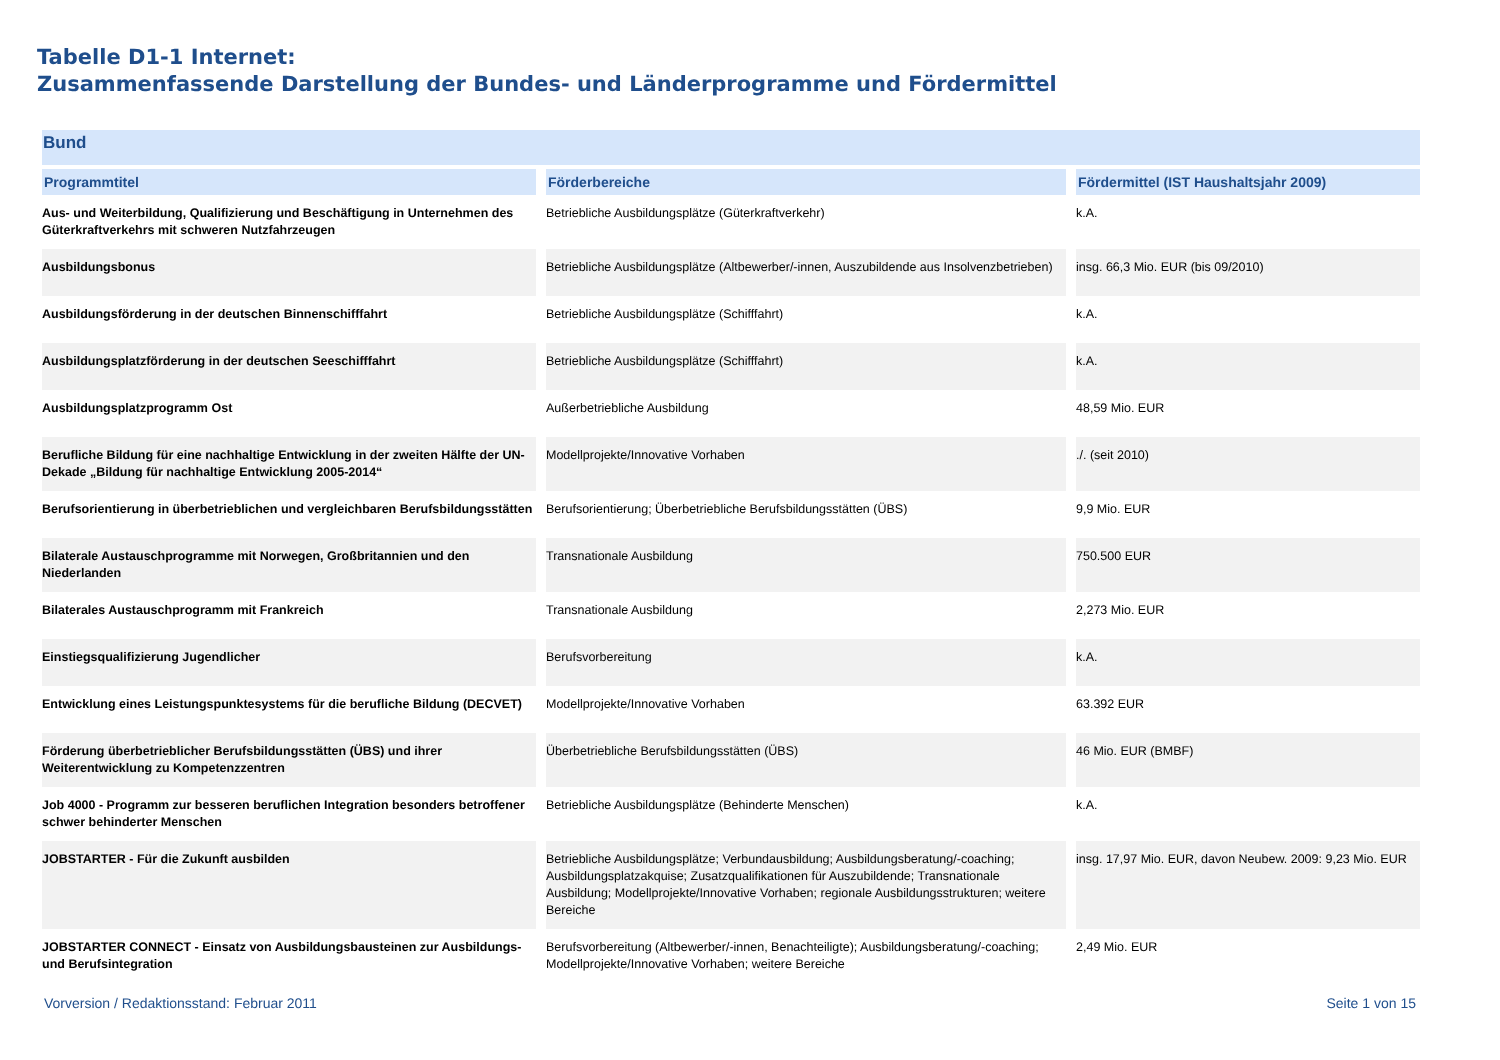Tabelle D1-1 Internet:
Zusammenfassende Darstellung der Bundes- und Länderprogramme und Fördermittel
| Bund | | |
| Programmtitel | Förderbereiche | Fördermittel (IST Haushaltsjahr 2009) |
| Aus- und Weiterbildung, Qualifizierung und Beschäftigung in Unternehmen des Güterkraftverkehrs mit schweren Nutzfahrzeugen | Betriebliche Ausbildungsplätze (Güterkraftverkehr) | k.A. |
| Ausbildungsbonus | Betriebliche Ausbildungsplätze (Altbewerber/-innen, Auszubildende aus Insolvenzbetrieben) | insg. 66,3 Mio. EUR (bis 09/2010) |
| Ausbildungsförderung in der deutschen Binnenschifffahrt | Betriebliche Ausbildungsplätze (Schifffahrt) | k.A. |
| Ausbildungsplatzförderung in der deutschen Seeschifffahrt | Betriebliche Ausbildungsplätze (Schifffahrt) | k.A. |
| Ausbildungsplatzprogramm Ost | Außerbetriebliche Ausbildung | 48,59 Mio. EUR |
| Berufliche Bildung für eine nachhaltige Entwicklung in der zweiten Hälfte der UN-Dekade „Bildung für nachhaltige Entwicklung 2005-2014“ | Modellprojekte/Innovative Vorhaben | ./. (seit 2010) |
| Berufsorientierung in überbetrieblichen und vergleichbaren Berufsbildungsstätten | Berufsorientierung; Überbetriebliche Berufsbildungsstätten (ÜBS) | 9,9 Mio. EUR |
| Bilaterale Austauschprogramme mit Norwegen, Großbritannien und den Niederlanden | Transnationale Ausbildung | 750.500 EUR |
| Bilaterales Austauschprogramm mit Frankreich | Transnationale Ausbildung | 2,273 Mio. EUR |
| Einstiegsqualifizierung Jugendlicher | Berufsvorbereitung | k.A. |
| Entwicklung eines Leistungspunktesystems für die berufliche Bildung (DECVET) | Modellprojekte/Innovative Vorhaben | 63.392 EUR |
| Förderung überbetrieblicher Berufsbildungsstätten (ÜBS) und ihrer Weiterentwicklung zu Kompetenzzentren | Überbetriebliche Berufsbildungsstätten (ÜBS) | 46 Mio. EUR (BMBF) |
| Job 4000 - Programm zur besseren beruflichen Integration besonders betroffener schwer behinderter Menschen | Betriebliche Ausbildungsplätze (Behinderte Menschen) | k.A. |
| JOBSTARTER - Für die Zukunft ausbilden | Betriebliche Ausbildungsplätze; Verbundausbildung; Ausbildungsberatung/-coaching; Ausbildungsplatzakquise; Zusatzqualifikationen für Auszubildende; Transnationale Ausbildung; Modellprojekte/Innovative Vorhaben; regionale Ausbildungsstrukturen; weitere Bereiche | insg. 17,97 Mio. EUR, davon Neubew. 2009: 9,23 Mio. EUR |
| JOBSTARTER CONNECT - Einsatz von Ausbildungsbausteinen zur Ausbildungs- und Berufsintegration | Berufsvorbereitung (Altbewerber/-innen, Benachteiligte); Ausbildungsberatung/-coaching; Modellprojekte/Innovative Vorhaben; weitere Bereiche | 2,49 Mio. EUR |
Vorversion / Redaktionsstand: Februar 2011 Seite 1 von 15